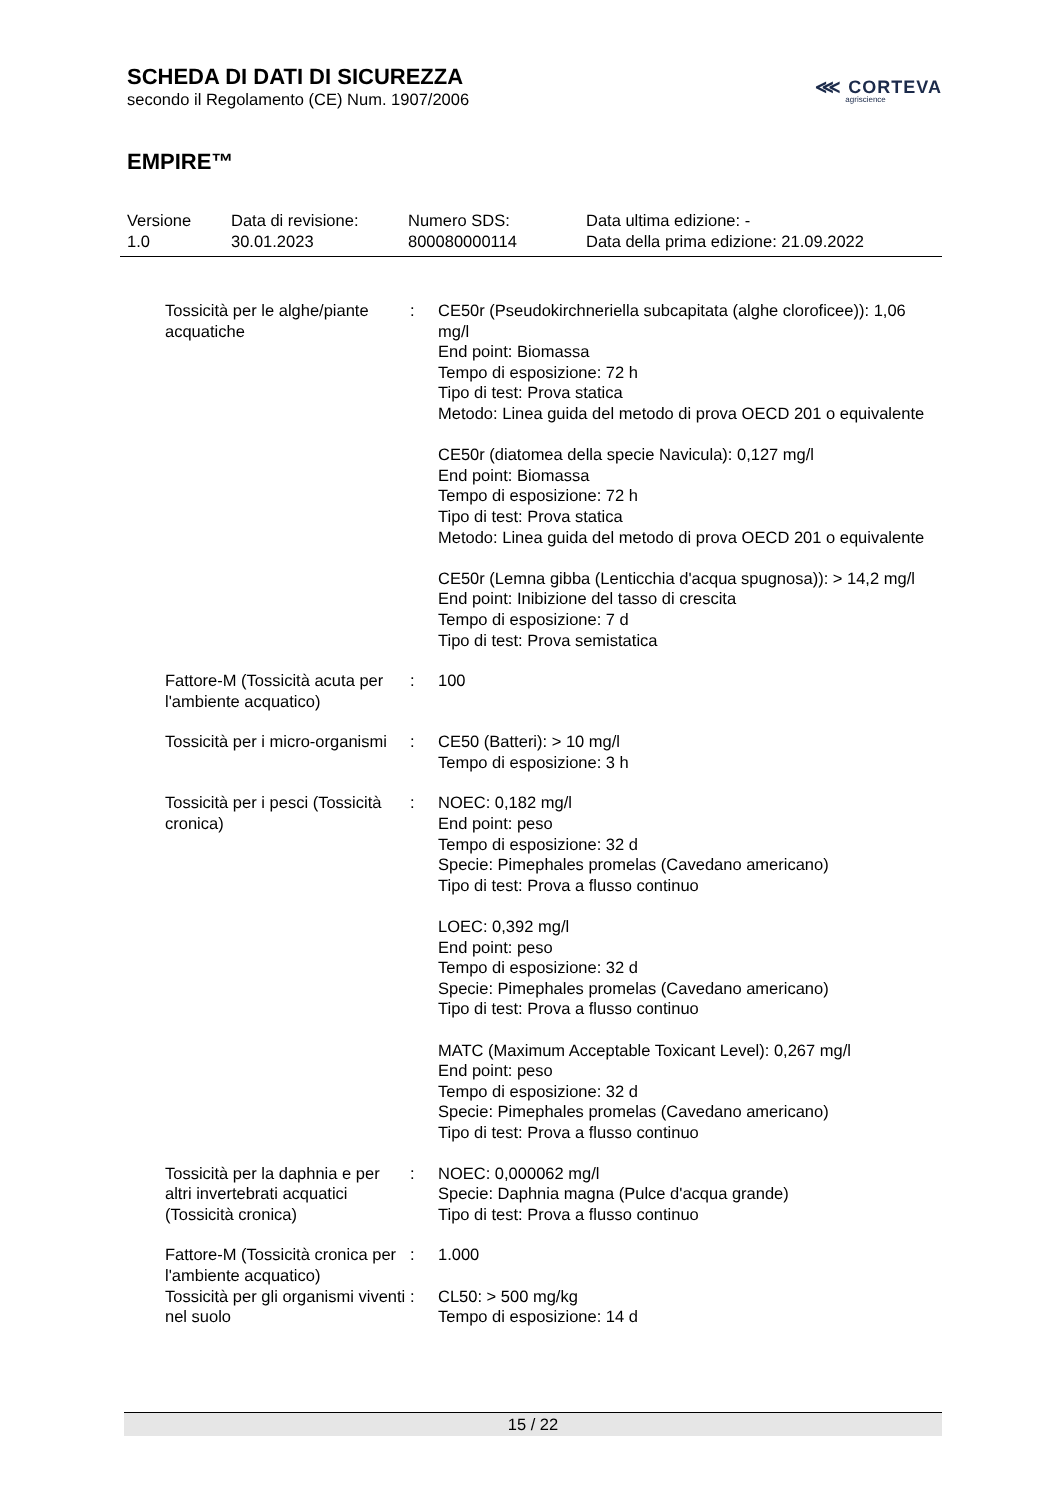SCHEDA DI DATI DI SICUREZZA
secondo il Regolamento (CE) Num. 1907/2006
EMPIRE™
⋘ CORTEVA
agriscience
| Versione 1.0 | Data di revisione: 30.01.2023 | Numero SDS: 800080000114 | Data ultima edizione: - Data della prima edizione: 21.09.2022 |
| Tossicità per le alghe/piante acquatiche | : | CE50r (Pseudokirchneriella subcapitata (alghe cloroficee)): 1,06 mg/l End point: Biomassa Tempo di esposizione: 72 h Tipo di test: Prova statica Metodo: Linea guida del metodo di prova OECD 201 o equivalente CE50r (diatomea della specie Navicula): 0,127 mg/l End point: Biomassa Tempo di esposizione: 72 h Tipo di test: Prova statica Metodo: Linea guida del metodo di prova OECD 201 o equivalente CE50r (Lemna gibba (Lenticchia d'acqua spugnosa)): > 14,2 mg/l End point: Inibizione del tasso di crescita Tempo di esposizione: 7 d Tipo di test: Prova semistatica |
| Fattore-M (Tossicità acuta per l'ambiente acquatico) | : | 100 |
| Tossicità per i micro-organismi | : | CE50 (Batteri): > 10 mg/l Tempo di esposizione: 3 h |
| Tossicità per i pesci (Tossicità cronica) | : | NOEC: 0,182 mg/l End point: peso Tempo di esposizione: 32 d Specie: Pimephales promelas (Cavedano americano) Tipo di test: Prova a flusso continuo LOEC: 0,392 mg/l End point: peso Tempo di esposizione: 32 d Specie: Pimephales promelas (Cavedano americano) Tipo di test: Prova a flusso continuo MATC (Maximum Acceptable Toxicant Level): 0,267 mg/l End point: peso Tempo di esposizione: 32 d Specie: Pimephales promelas (Cavedano americano) Tipo di test: Prova a flusso continuo |
| Tossicità per la daphnia e per altri invertebrati acquatici (Tossicità cronica) | : | NOEC: 0,000062 mg/l Specie: Daphnia magna (Pulce d'acqua grande) Tipo di test: Prova a flusso continuo |
| Fattore-M (Tossicità cronica per l'ambiente acquatico) | : | 1.000 |
| Tossicità per gli organismi viventi nel suolo | : | CL50: > 500 mg/kg Tempo di esposizione: 14 d |
15 / 22